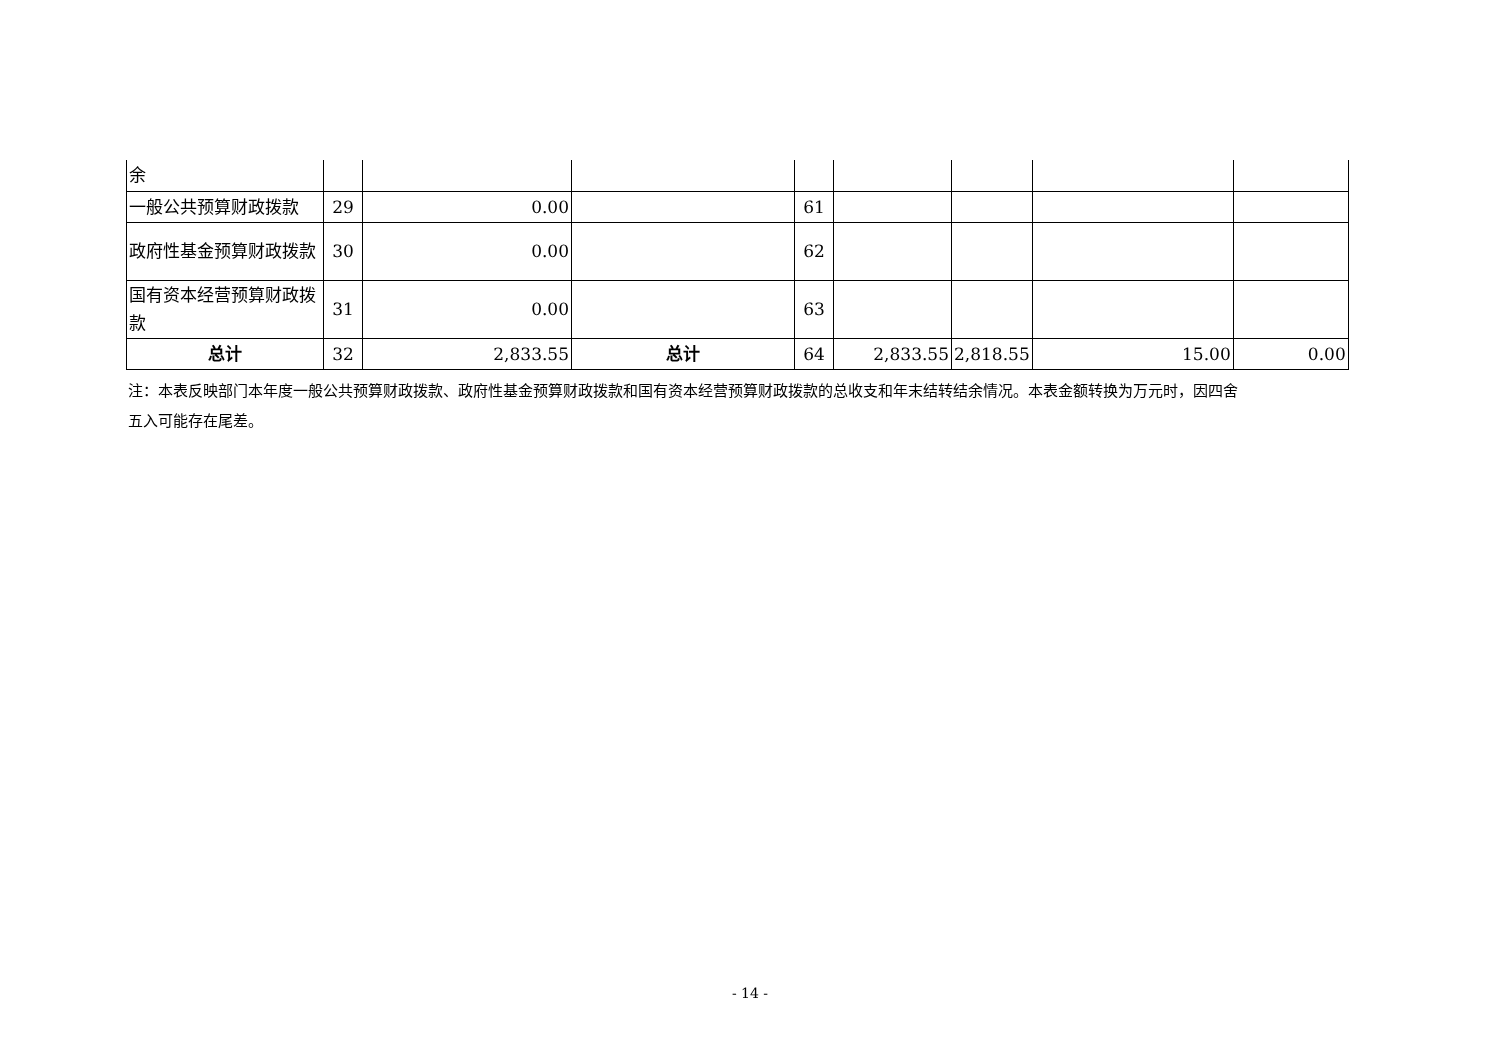| 余 | | | | | | | | |
| 一般公共预算财政拨款 | 29 | 0.00 | | 61 | | | | |
| 政府性基金预算财政拨款 | 30 | 0.00 | | 62 | | | | |
| 国有资本经营预算财政拨款 | 31 | 0.00 | | 63 | | | | |
| 总计 | 32 | 2,833.55 | 总计 | 64 | 2,833.55 | 2,818.55 | 15.00 | 0.00 |
注：本表反映部门本年度一般公共预算财政拨款、政府性基金预算财政拨款和国有资本经营预算财政拨款的总收支和年末结转结余情况。本表金额转换为万元时，因四舍五入可能存在尾差。
- 14 -